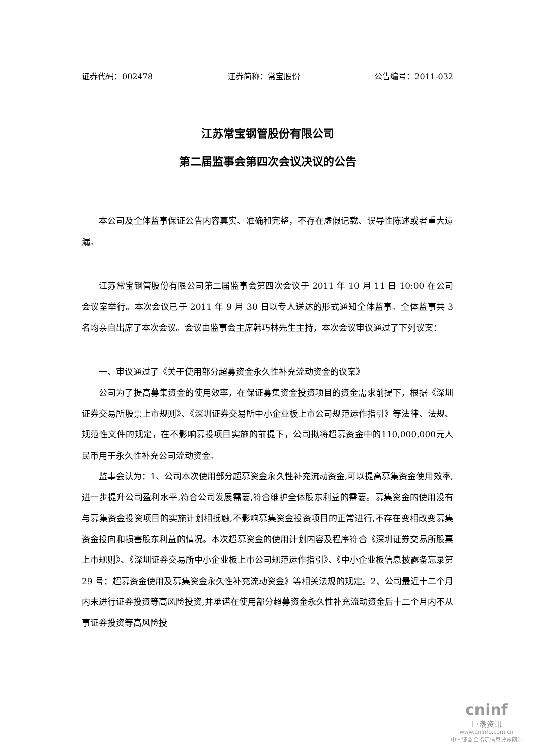证券代码：002478 证券简称：常宝股份 公告编号：2011-032
江苏常宝钢管股份有限公司
第二届监事会第四次会议决议的公告
本公司及全体监事保证公告内容真实、准确和完整，不存在虚假记载、误导性陈述或者重大遗漏。
江苏常宝钢管股份有限公司第二届监事会第四次会议于 2011 年 10 月 11 日 10:00 在公司会议室举行。本次会议已于 2011 年 9 月 30 日以专人送达的形式通知全体监事。全体监事共 3 名均亲自出席了本次会议。会议由监事会主席韩巧林先生主持，本次会议审议通过了下列议案：
一、审议通过了《关于使用部分超募资金永久性补充流动资金的议案》
公司为了提高募集资金的使用效率，在保证募集资金投资项目的资金需求前提下，根据《深圳证券交易所股票上市规则》、《深圳证券交易所中小企业板上市公司规范运作指引》等法律、法规、规范性文件的规定，在不影响募投项目实施的前提下，公司拟将超募资金中的110,000,000元人民币用于永久性补充公司流动资金。
监事会认为：1、公司本次使用部分超募资金永久性补充流动资金,可以提高募集资金使用效率,进一步提升公司盈利水平,符合公司发展需要,符合维护全体股东利益的需要。募集资金的使用没有与募集资金投资项目的实施计划相抵触,不影响募集资金投资项目的正常进行,不存在变相改变募集资金投向和损害股东利益的情况。本次超募资金的使用计划内容及程序符合《深圳证券交易所股票上市规则》、《深圳证券交易所中小企业板上市公司规范运作指引》、《中小企业板信息披露备忘录第 29 号：超募资金使用及募集资金永久性补充流动资金》等相关法规的规定。2、公司最近十二个月内未进行证券投资等高风险投资,并承诺在使用部分超募资金永久性补充流动资金后十二个月内不从事证券投资等高风险投
cninf
巨潮资讯
www.cninfo.com.cn
中国证监会指定信息披露网站